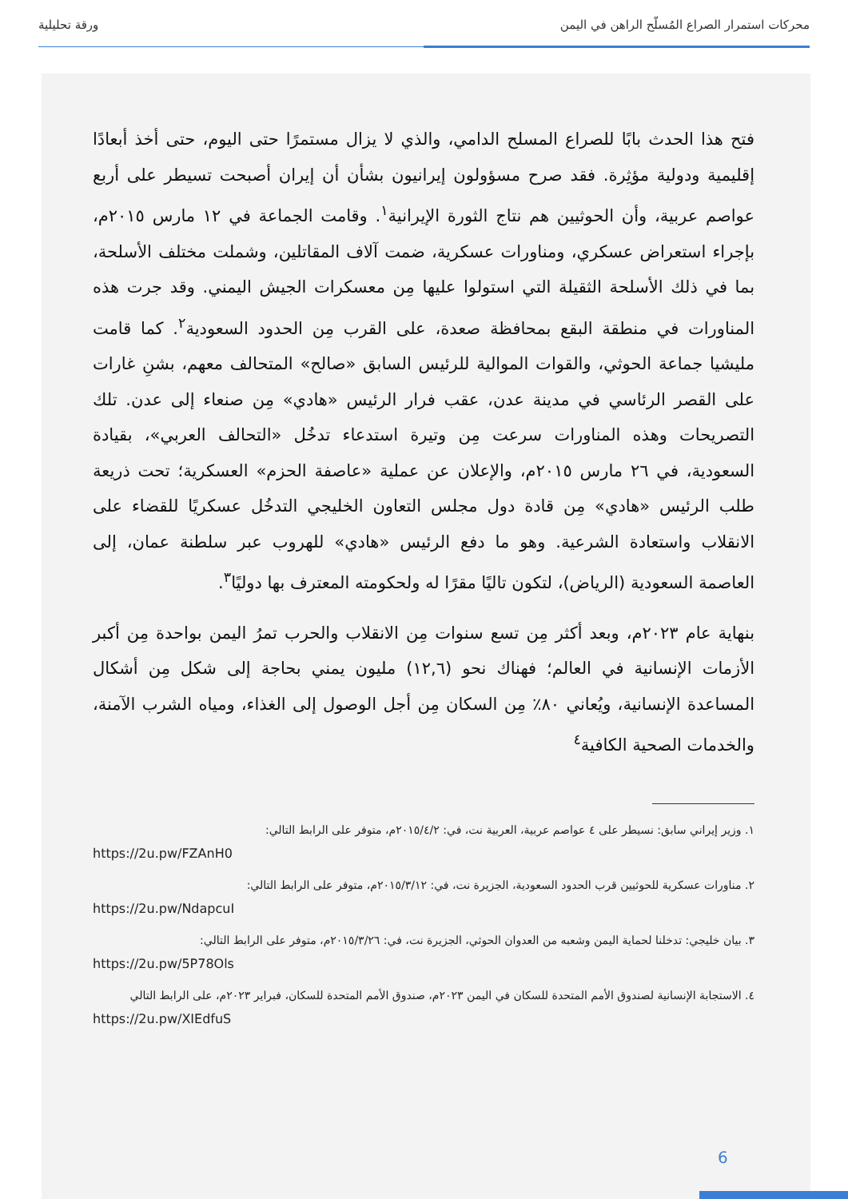محركات استمرار الصراع المُسلّح الراهن في اليمن ورقة تحليلية
فتح هذا الحدث بابًا للصراع المسلح الدامي، والذي لا يزال مستمرًا حتى اليوم، حتى أخذ أبعادًا إقليمية ودولية مؤثِرة. فقد صرح مسؤولون إيرانيون بشأن أن إيران أصبحت تسيطر على أربع عواصم عربية، وأن الحوثيين هم نتاج الثورة الإيرانية<sup>١</sup>. وقامت الجماعة في ١٢ مارس ٢٠١٥م، بإجراء استعراض عسكري، ومناورات عسكرية، ضمت آلاف المقاتلين، وشملت مختلف الأسلحة، بما في ذلك الأسلحة الثقيلة التي استولوا عليها مِن معسكرات الجيش اليمني. وقد جرت هذه المناورات في منطقة البقع بمحافظة صعدة، على القرب مِن الحدود السعودية<sup>٢</sup>. كما قامت مليشيا جماعة الحوثي، والقوات الموالية للرئيس السابق «صالح» المتحالف معهم، بشنِ غارات على القصر الرئاسي في مدينة عدن، عقب فرار الرئيس «هادي» مِن صنعاء إلى عدن. تلك التصريحات وهذه المناورات سرعت مِن وتيرة استدعاء تدخُل «التحالف العربي»، بقيادة السعودية، في ٢٦ مارس ٢٠١٥م، والإعلان عن عملية «عاصفة الحزم» العسكرية؛ تحت ذريعة طلب الرئيس «هادي» مِن قادة دول مجلس التعاون الخليجي التدخُل عسكريًا للقضاء على الانقلاب واستعادة الشرعية. وهو ما دفع الرئيس «هادي» للهروب عبر سلطنة عمان، إلى العاصمة السعودية (الرياض)، لتكون تاليًا مقرًا له ولحكومته المعترف بها دوليًا<sup>٣</sup>.
بنهاية عام ٢٠٢٣م، وبعد أكثر مِن تسع سنوات مِن الانقلاب والحرب تمرُ اليمن بواحدة مِن أكبر الأزمات الإنسانية في العالم؛ فهناك نحو (١٢,٦) مليون يمني بحاجة إلى شكل مِن أشكال المساعدة الإنسانية، ويُعاني ٨٠٪ مِن السكان مِن أجل الوصول إلى الغذاء، ومياه الشرب الآمنة، والخدمات الصحية الكافية<sup>٤</sup>
١. وزير إيراني سابق: نسيطر على ٤ عواصم عربية، العربية نت، في: ٢٠١٥/٤/٢م، متوفر على الرابط التالي:
https://2u.pw/FZAnH0
٢. مناورات عسكرية للحوثيين قرب الحدود السعودية، الجزيرة نت، في: ٢٠١٥/٣/١٢م، متوفر على الرابط التالي:
https://2u.pw/NdapcuI
٣. بيان خليجي: تدخلنا لحماية اليمن وشعبه من العدوان الحوثي، الجزيرة نت، في: ٢٠١٥/٣/٢٦م، متوفر على الرابط التالي:
https://2u.pw/5P78Ols
٤. الاستجابة الإنسانية لصندوق الأمم المتحدة للسكان في اليمن ٢٠٢٣م، صندوق الأمم المتحدة للسكان، فبراير ٢٠٢٣م، على الرابط التالي
https://2u.pw/XIEdfuS
6